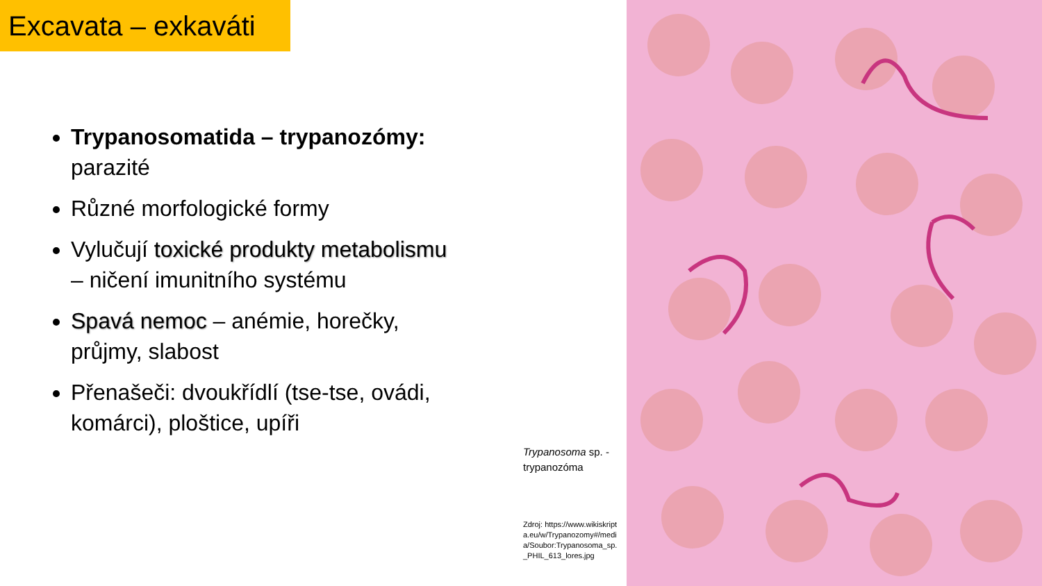Excavata – exkaváti
Trypanosomatida – trypanozómy: parazité
Různé morfologické formy
Vylučují toxické produkty metabolismu – ničení imunitního systému
Spavá nemoc – anémie, horečky, průjmy, slabost
Přenašeči: dvoukřídlí (tse-tse, ovádi, komárci), ploštice, upíři
Trypanosoma sp. - trypanozóma
Zdroj: https://www.wikiskripta.eu/w/Trypanozomy#/media/Soubor:Trypanosoma_sp._PHIL_613_lores.jpg